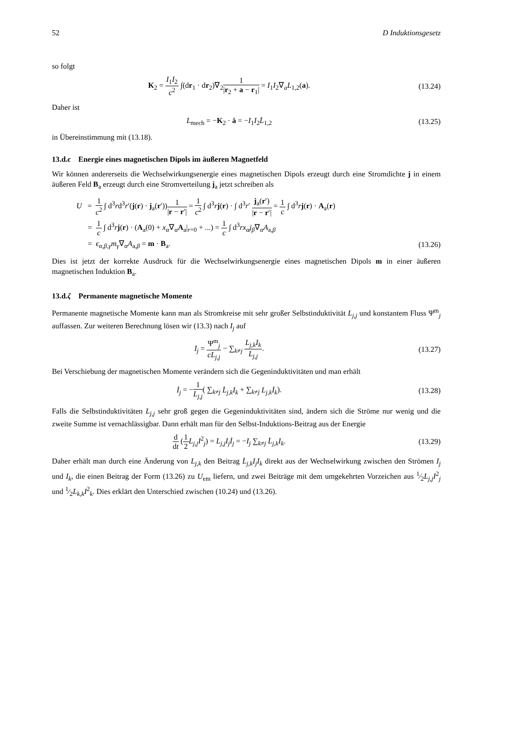52 D Induktionsgesetz
so folgt
K<sub>2</sub> = I<sub>1</sub>I<sub>2</sub> c<sup>2</sup> ∫(dr<sub>1</sub> · dr<sub>2</sub>)∇<sub>2</sub>1 |r<sub>2</sub> + a − r<sub>1</sub>| = I<sub>1</sub>I<sub>2</sub>∇<sub>a</sub>L<sub>1,2</sub>(a).
(13.24)
Daher ist
L<sub>mech</sub> = −K<sub>2</sub> · ȧ = −I<sub>1</sub>I<sub>2</sub>L̇<sub>1,2</sub> (13.25)
in Übereinstimmung mit (13.18).
13.d.ϵ Energie eines magnetischen Dipols im äußeren Magnetfeld
Wir können andererseits die Wechselwirkungsenergie eines magnetischen Dipols erzeugt durch eine Stromdichte j in einem äußeren Feld B<sub>a</sub> erzeugt durch eine Stromverteilung j<sub>a</sub> jetzt schreiben als
U = 1 c<sup>2</sup> ∫ d<sup>3</sup>rd<sup>3</sup>r′(j(r) · j<sub>a</sub>(r′))1 |r − r′| = 1 c<sup>2</sup> ∫ d<sup>3</sup>rj(r) · ∫ d<sup>3</sup>r′ j<sub>a</sub>(r′) |r − r′| = 1 c ∫ d<sup>3</sup>rj(r) · A<sub>a</sub>(r)
= 1 c ∫ d<sup>3</sup>rj(r) · (A<sub>a</sub>(0) + x<sub>α</sub>∇<sub>α</sub>A<sub>a</sub>|<sub>r=0</sub> + ...) = 1 c ∫ d<sup>3</sup>rx<sub>α</sub>j<sub>β</sub>∇<sub>α</sub>A<sub>a,β</sub>
= ϵ<sub>α,β,γ</sub>m<sub>γ</sub>∇<sub>α</sub>A<sub>a,β</sub> = m · B<sub>a</sub>. (13.26)
Dies ist jetzt der korrekte Ausdruck für die Wechselwirkungsenergie eines magnetischen Dipols m in einer äußeren magnetischen Induktion B<sub>a</sub>.
13.d.ζ Permanente magnetische Momente
Permanente magnetische Momente kann man als Stromkreise mit sehr großer Selbstinduktivität L<sub>j,j</sub> und konstantem Fluss Ψ<sup>m</sup><sub>j</sub> auffassen. Zur weiteren Berechnung lösen wir (13.3) nach I<sub>j</sub> auf
I<sub>j</sub> = Ψ<sup>m</sup><sub>j</sub> cL<sub>j,j</sub> − ∑<sub>k≠j</sub> L<sub>j,k</sub>I<sub>k</sub> L<sub>j,j</sub>.
(13.27)
Bei Verschiebung der magnetischen Momente verändern sich die Gegeninduktivitäten und man erhält
İ<sub>j</sub> = −1 L<sub>j,j</sub>( ∑<sub>k≠j</sub> L̇<sub>j,k</sub>I<sub>k</sub> + ∑<sub>k≠j</sub> L<sub>j,k</sub>İ<sub>k</sub>).
(13.28)
Falls die Selbstinduktivitäten L<sub>j,j</sub> sehr groß gegen die Gegeninduktivitäten sind, ändern sich die Ströme nur wenig und die zweite Summe ist vernachlässigbar. Dann erhält man für den Selbst-Induktions-Beitrag aus der Energie
d dt (1 2 L<sub>j,j</sub>I<sup>2</sup><sub>j</sub>) = L<sub>j,j</sub>I<sub>j</sub>İ<sub>j</sub> = −I<sub>j</sub> ∑<sub>k≠j</sub> L̇<sub>j,k</sub>I<sub>k</sub>.
(13.29)
Daher erhält man durch eine Änderung von L<sub>j,k</sub> den Beitrag L̇<sub>j,k</sub>I<sub>j</sub>I<sub>k</sub> direkt aus der Wechselwirkung zwischen den Strömen I<sub>j</sub> und I<sub>k</sub>, die einen Beitrag der Form (13.26) zu U<sub>em</sub> liefern, und zwei Beiträge mit dem umgekehrten Vorzeichen aus 1⁄2L<sub>j,j</sub>I<sup>2</sup><sub>j</sub> und 1⁄2L<sub>k,k</sub>I<sup>2</sup><sub>k</sub>. Dies erklärt den Unterschied zwischen (10.24) und (13.26).